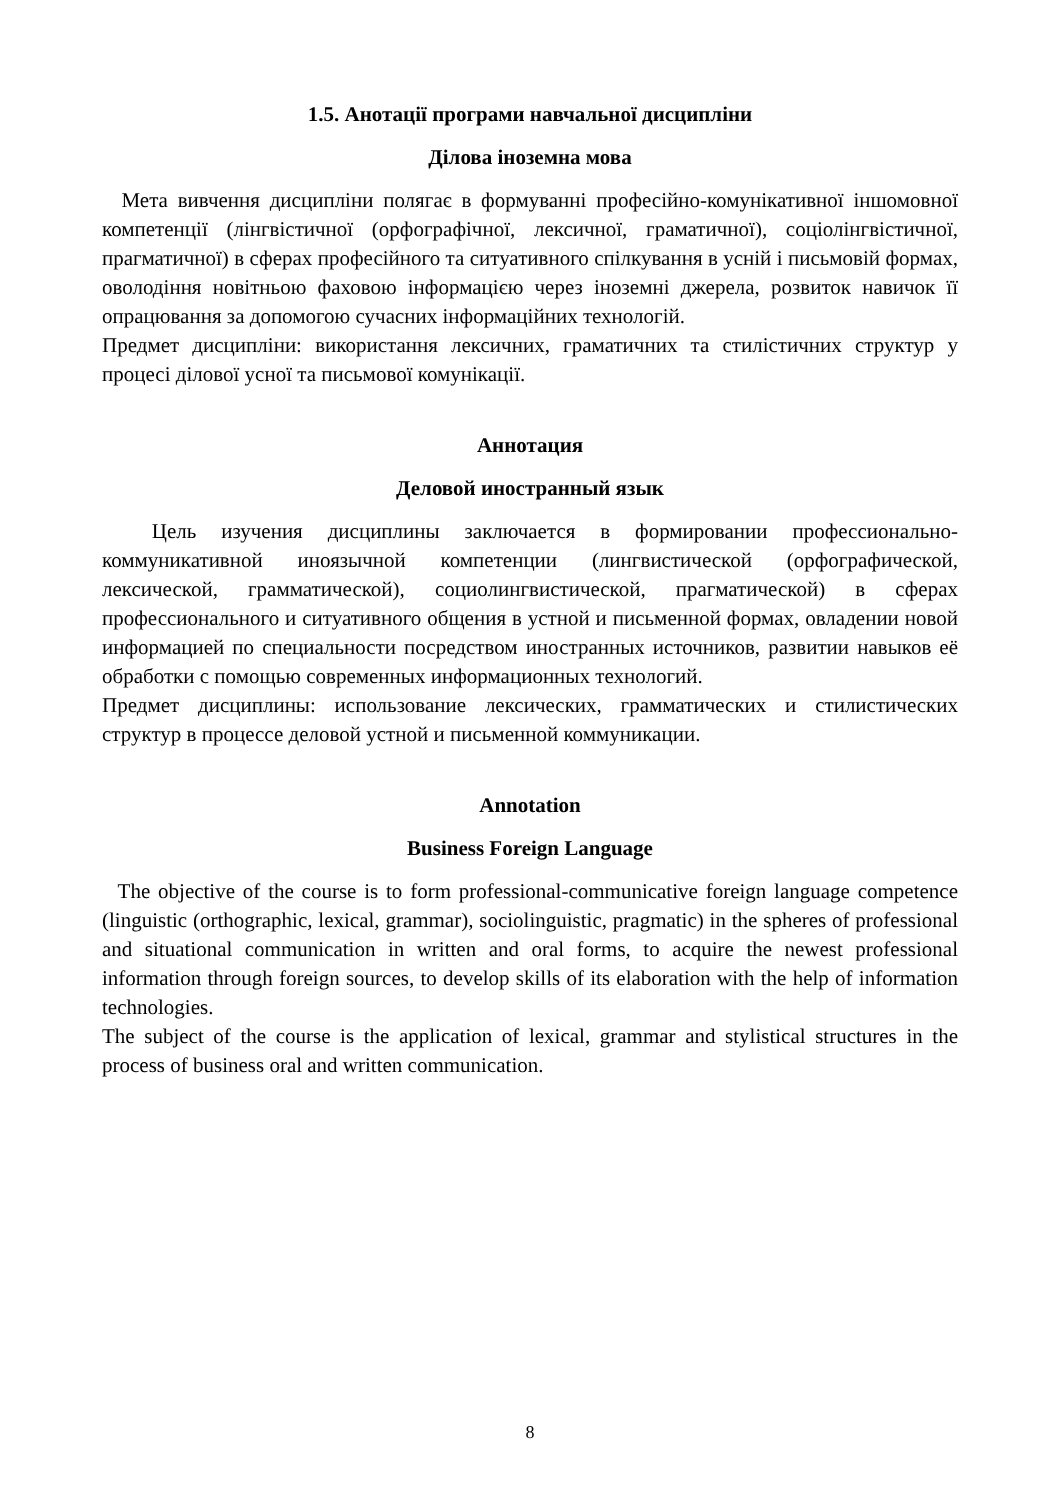1.5. Анотації програми навчальної дисципліни
Ділова іноземна мова
Мета вивчення дисципліни полягає в формуванні професійно-комунікативної іншомовної компетенції (лінгвістичної (орфографічної, лексичної, граматичної), соціолінгвістичної, прагматичної) в сферах професійного та ситуативного спілкування в усній і письмовій формах, оволодіння новітньою фаховою інформацією через іноземні джерела, розвиток навичок її опрацювання за допомогою сучасних інформаційних технологій.
Предмет дисципліни: використання лексичних, граматичних та стилістичних структур у процесі ділової усної та письмової комунікації.
Аннотация
Деловой иностранный язык
Цель изучения дисциплины заключается в формировании профессионально-коммуникативной иноязычной компетенции (лингвистической (орфографической, лексической, грамматической), социолингвистической, прагматической) в сферах профессионального и ситуативного общения в устной и письменной формах, овладении новой информацией по специальности посредством иностранных источников, развитии навыков её обработки с помощью современных информационных технологий.
Предмет дисциплины: использование лексических, грамматических и стилистических структур в процессе деловой устной и письменной коммуникации.
Annotation
Business Foreign Language
The objective of the course is to form professional-communicative foreign language competence (linguistic (orthographic, lexical, grammar), sociolinguistic, pragmatic) in the spheres of professional and situational communication in written and oral forms, to acquire the newest professional information through foreign sources, to develop skills of its elaboration with the help of information technologies.
The subject of the course is the application of lexical, grammar and stylistical structures in the process of business oral and written communication.
8